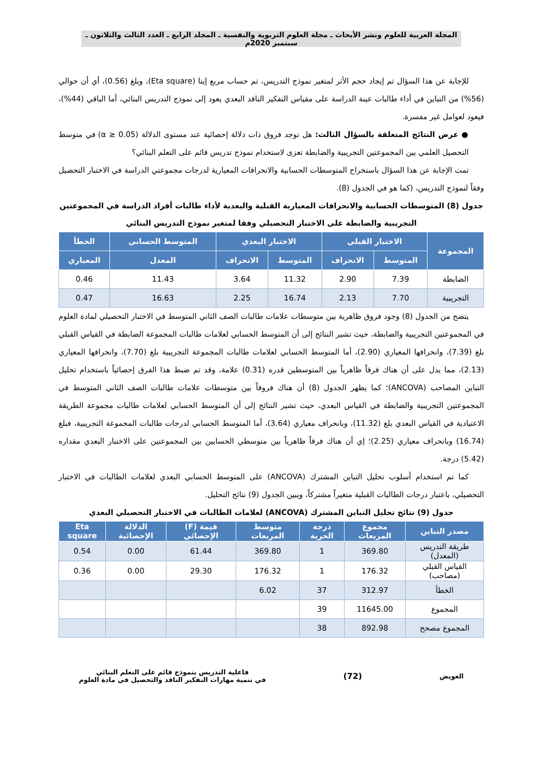المجلة العربية للعلوم ونشر الأبحاث ـ مجلة العلوم التربوية والنفسية ـ المجلد الرابع ـ العدد الثالث والثلاثون ـ سبتمبر 2020م
للإجابة عن هذا السؤال تم إيجاد حجم الأثر لمتغير نموذج التدريس، تم حساب مربع إيتا (Eta square)، وبلغ (0.56)، أي أن حوالي (56%) من التباين في أداء طالبات عينة الدراسة على مقياس التفكير الناقد البعدي يعود إلى نموذج التدريس البنائي، أما الباقي (44%)، فيعود لعوامل غير مفسرة.
● عرض النتائج المتعلقة بالسؤال الثالث: هل توجد فروق ذات دلالة إحصائية عند مستوى الدلالة (α ≥ 0.05) في متوسط التحصيل العلمي بين المجموعتين التجريبية والضابطة تعزى لاستخدام نموذج تدريس قائم على التعلم البنائي؟
تمت الإجابة عن هذا السؤال باستخراج المتوسطات الحسابية والانحرافات المعيارية لدرجات مجموعتي الدراسة في الاختبار التحصيل وفقاً لنموذج التدريس، (كما هو في الجدول (8).
جدول (8) المتوسطات الحسابية والانحرافات المعيارية القبلية والبعدية لأداء طالبات أفراد الدراسة في المجموعتين التجريبية والضابطة على الاختبار التحصيلي وفقا لمتغير نموذج التدريس البنائي
| المجموعة | الاختبار القبلي | | الاختبار البعدي | | المتوسط الحسابي | الخطأ |
| --- | --- | --- | --- | --- | --- | --- |
| | المتوسط | الانحراف | المتوسط | الانحراف | المعدل | المعياري |
| الضابطة | 7.39 | 2.90 | 11.32 | 3.64 | 11.43 | 0.46 |
| التجريبية | 7.70 | 2.13 | 16.74 | 2.25 | 16.63 | 0.47 |
يتضح من الجدول (8) وجود فروق ظاهرية بين متوسطات علامات طالبات الصف الثاني المتوسط في الاختبار التحصيلي لمادة العلوم في المجموعتين التجريبية والضابطة، حيث تشير النتائج إلى أن المتوسط الحسابي لعلامات طالبات المجموعة الضابطة في القياس القبلي بلغ (7.39)، وانحرافها المعياري (2.90)، أما المتوسط الحسابي لعلامات طالبات المجموعة التجريبية بلغ (7.70)، وانحرافها المعياري (2.13)، مما يدل على أن هناك فرقاً ظاهرياً بين المتوسطين قدره (0.31) علامة، وقد تم ضبط هذا الفرق إحصائياً باستخدام تحليل التباين المصاحب (ANCOVA)؛ كما يظهر الجدول (8) أن هناك فروقاً بين متوسطات علامات طالبات الصف الثاني المتوسط في المجموعتين التجريبية والضابطة في القياس البعدي، حيث تشير النتائج إلى أن المتوسط الحسابي لعلامات طالبات مجموعة الطريقة الاعتيادية في القياس البعدي بلغ (11.32)، وبانحراف معياري (3.64)، أما المتوسط الحسابي لدرجات طالبات المجموعة التجريبية، فبلغ (16.74) وبانحراف معياري (2.25)؛ إي أن هناك فرقاً ظاهرياً بين متوسطي الحسابين بين المجموعتين على الاختبار البعدي مقداره (5.42) درجة.
كما تم استخدام أسلوب تحليل التباين المشترك (ANCOVA) على المتوسط الحسابي البعدي لعلامات الطالبات في الاختبار التحصيلي، باعتبار درجات الطالبات القبلية متغيراً مشتركاً، ويبين الجدول (9) نتائج التحليل.
جدول (9) نتائج تحليل التباين المشترك (ANCOVA) لعلامات الطالبات في الاختبار التحصيلي البعدي
| مصدر التباين | مجموع المربعات | درجة الحرية | متوسط المربعات | قيمة (F) الإحصائي | الدلالة الإحصائية | Eta square |
| --- | --- | --- | --- | --- | --- | --- |
| طريقة التدريس (المعدل) | 369.80 | 1 | 369.80 | 61.44 | 0.00 | 0.54 |
| القياس القبلي (مصاحب) | 176.32 | 1 | 176.32 | 29.30 | 0.00 | 0.36 |
| الخطأ | 312.97 | 37 | 6.02 | | | |
| المجموع | 11645.00 | 39 | | | | |
| المجموع مصحح | 892.98 | 38 | | | | |
العويض
(72)
فاعلية التدريس بنموذج قائم على التعلم البنائي
في تنمية مهارات التفكير الناقد والتحصيل في مادة العلوم